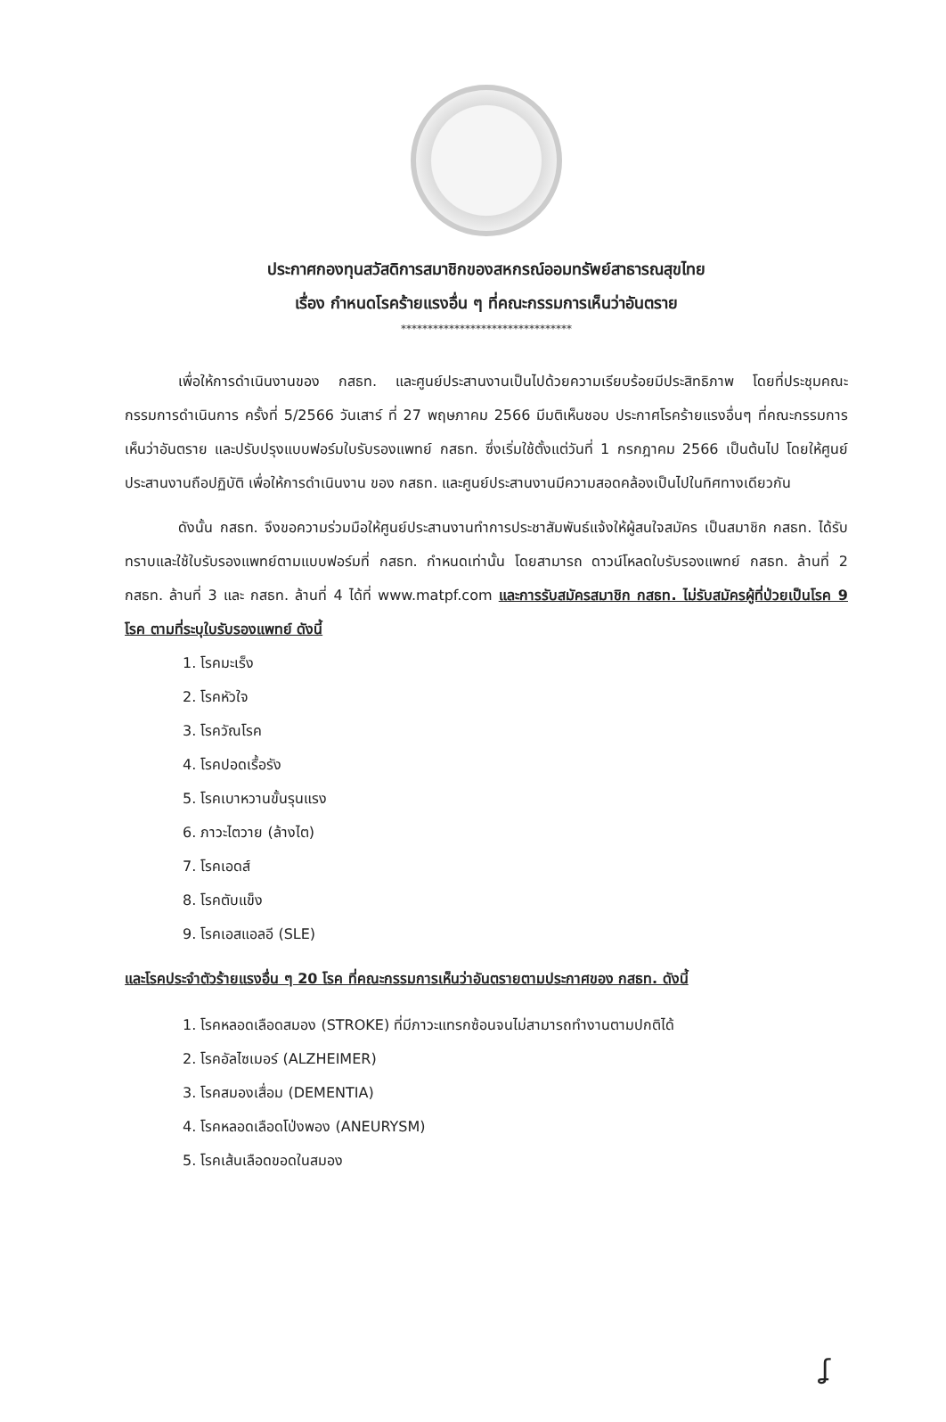ประกาศกองทุนสวัสดิการสมาชิกของสหกรณ์ออมทรัพย์สาธารณสุขไทย
เรื่อง กำหนดโรคร้ายแรงอื่น ๆ ที่คณะกรรมการเห็นว่าอันตราย
********************************
เพื่อให้การดำเนินงานของ กสธท. และศูนย์ประสานงานเป็นไปด้วยความเรียบร้อยมีประสิทธิภาพ โดยที่ประชุมคณะกรรมการดำเนินการ ครั้งที่ 5/2566 วันเสาร์ ที่ 27 พฤษภาคม 2566 มีมติเห็นชอบ ประกาศโรคร้ายแรงอื่นๆ ที่คณะกรรมการเห็นว่าอันตราย และปรับปรุงแบบฟอร์มใบรับรองแพทย์ กสธท. ซึ่งเริ่มใช้ตั้งแต่วันที่ 1 กรกฎาคม 2566 เป็นต้นไป โดยให้ศูนย์ประสานงานถือปฏิบัติ เพื่อให้การดำเนินงาน ของ กสธท. และศูนย์ประสานงานมีความสอดคล้องเป็นไปในทิศทางเดียวกัน
ดังนั้น กสธท. จึงขอความร่วมมือให้ศูนย์ประสานงานทำการประชาสัมพันธ์แจ้งให้ผู้สนใจสมัคร เป็นสมาชิก กสธท. ได้รับทราบและใช้ใบรับรองแพทย์ตามแบบฟอร์มที่ กสธท. กำหนดเท่านั้น โดยสามารถ ดาวน์โหลดใบรับรองแพทย์ กสธท. ล้านที่ 2 กสธท. ล้านที่ 3 และ กสธท. ล้านที่ 4 ได้ที่ www.matpf.com และการรับสมัครสมาชิก กสธท. ไม่รับสมัครผู้ที่ป่วยเป็นโรค 9 โรค ตามที่ระบุใบรับรองแพทย์ ดังนี้
1. โรคมะเร็ง
2. โรคหัวใจ
3. โรควัณโรค
4. โรคปอดเรื้อรัง
5. โรคเบาหวานขั้นรุนแรง
6. ภาวะไตวาย (ล้างไต)
7. โรคเอดส์
8. โรคตับแข็ง
9. โรคเอสแอลอี (SLE)
และโรคประจำตัวร้ายแรงอื่น ๆ 20 โรค ที่คณะกรรมการเห็นว่าอันตรายตามประกาศของ กสธท. ดังนี้
1. โรคหลอดเลือดสมอง (STROKE) ที่มีภาวะแทรกซ้อนจนไม่สามารถทำงานตามปกติได้
2. โรคอัลไซเมอร์ (ALZHEIMER)
3. โรคสมองเสื่อม (DEMENTIA)
4. โรคหลอดเลือดโป่งพอง (ANEURYSM)
5. โรคเส้นเลือดขอดในสมอง
ʆ